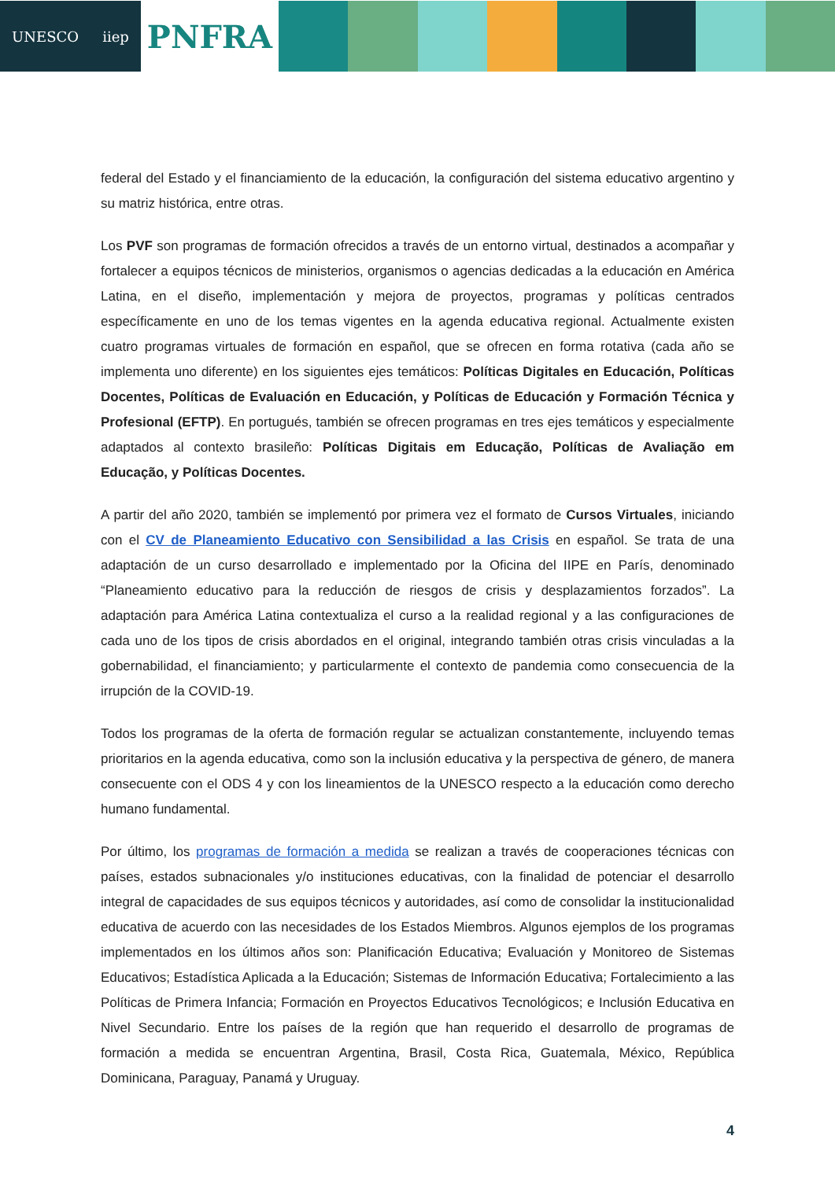UNESCO iiep
PNFRA
federal del Estado y el financiamiento de la educación, la configuración del sistema educativo argentino y su matriz histórica, entre otras.
Los PVF son programas de formación ofrecidos a través de un entorno virtual, destinados a acompañar y fortalecer a equipos técnicos de ministerios, organismos o agencias dedicadas a la educación en América Latina, en el diseño, implementación y mejora de proyectos, programas y políticas centrados específicamente en uno de los temas vigentes en la agenda educativa regional. Actualmente existen cuatro programas virtuales de formación en español, que se ofrecen en forma rotativa (cada año se implementa uno diferente) en los siguientes ejes temáticos: Políticas Digitales en Educación, Políticas Docentes, Políticas de Evaluación en Educación, y Políticas de Educación y Formación Técnica y Profesional (EFTP). En portugués, también se ofrecen programas en tres ejes temáticos y especialmente adaptados al contexto brasileño: Políticas Digitais em Educação, Políticas de Avaliação em Educação, y Políticas Docentes.
A partir del año 2020, también se implementó por primera vez el formato de Cursos Virtuales, iniciando con el CV de Planeamiento Educativo con Sensibilidad a las Crisis en español. Se trata de una adaptación de un curso desarrollado e implementado por la Oficina del IIPE en París, denominado “Planeamiento educativo para la reducción de riesgos de crisis y desplazamientos forzados”. La adaptación para América Latina contextualiza el curso a la realidad regional y a las configuraciones de cada uno de los tipos de crisis abordados en el original, integrando también otras crisis vinculadas a la gobernabilidad, el financiamiento; y particularmente el contexto de pandemia como consecuencia de la irrupción de la COVID-19.
Todos los programas de la oferta de formación regular se actualizan constantemente, incluyendo temas prioritarios en la agenda educativa, como son la inclusión educativa y la perspectiva de género, de manera consecuente con el ODS 4 y con los lineamientos de la UNESCO respecto a la educación como derecho humano fundamental.
Por último, los programas de formación a medida se realizan a través de cooperaciones técnicas con países, estados subnacionales y/o instituciones educativas, con la finalidad de potenciar el desarrollo integral de capacidades de sus equipos técnicos y autoridades, así como de consolidar la institucionalidad educativa de acuerdo con las necesidades de los Estados Miembros. Algunos ejemplos de los programas implementados en los últimos años son: Planificación Educativa; Evaluación y Monitoreo de Sistemas Educativos; Estadística Aplicada a la Educación; Sistemas de Información Educativa; Fortalecimiento a las Políticas de Primera Infancia; Formación en Proyectos Educativos Tecnológicos; e Inclusión Educativa en Nivel Secundario. Entre los países de la región que han requerido el desarrollo de programas de formación a medida se encuentran Argentina, Brasil, Costa Rica, Guatemala, México, República Dominicana, Paraguay, Panamá y Uruguay.
4